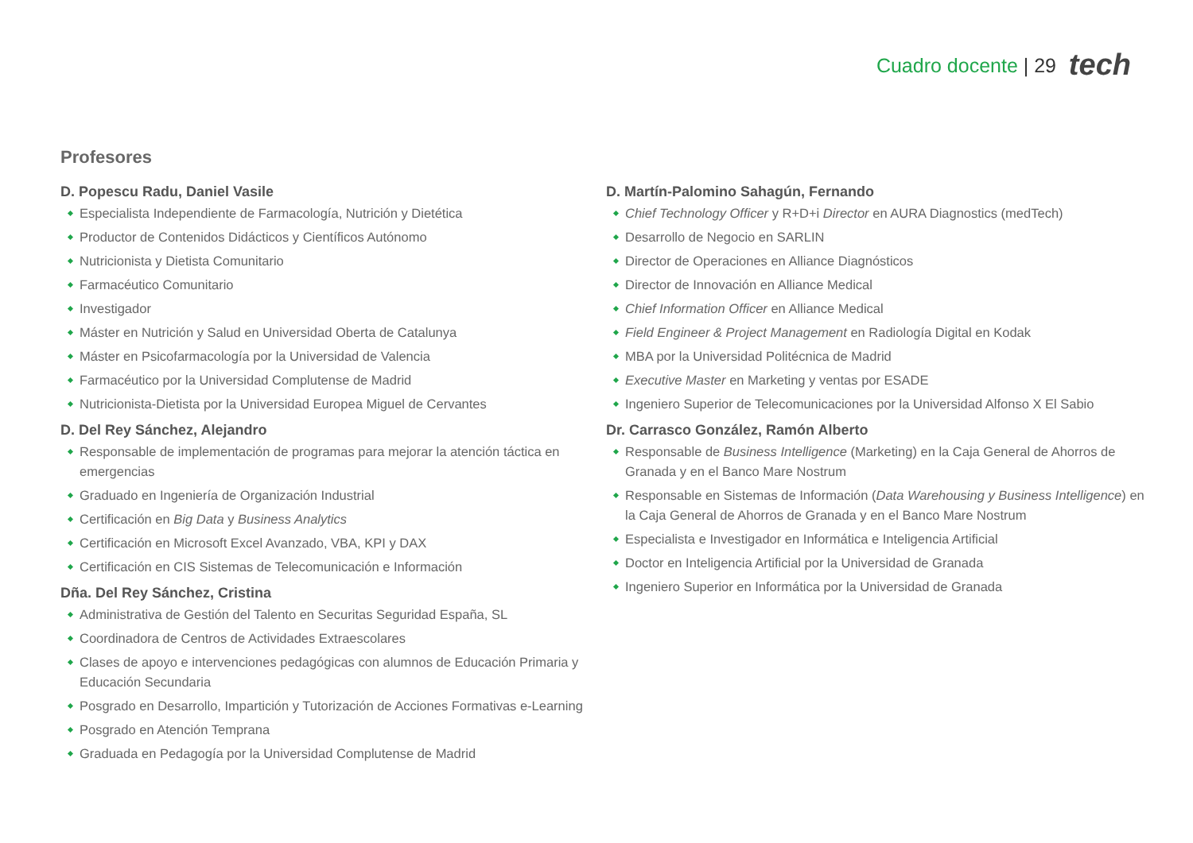Cuadro docente | 29 tech
Profesores
D. Popescu Radu, Daniel Vasile
Especialista Independiente de Farmacología, Nutrición y Dietética
Productor de Contenidos Didácticos y Científicos Autónomo
Nutricionista y Dietista Comunitario
Farmacéutico Comunitario
Investigador
Máster en Nutrición y Salud en Universidad Oberta de Catalunya
Máster en Psicofarmacología por la Universidad de Valencia
Farmacéutico por la Universidad Complutense de Madrid
Nutricionista-Dietista por la Universidad Europea Miguel de Cervantes
D. Del Rey Sánchez, Alejandro
Responsable de implementación de programas para mejorar la atención táctica en emergencias
Graduado en Ingeniería de Organización Industrial
Certificación en Big Data y Business Analytics
Certificación en Microsoft Excel Avanzado, VBA, KPI y DAX
Certificación en CIS Sistemas de Telecomunicación e Información
Dña. Del Rey Sánchez, Cristina
Administrativa de Gestión del Talento en Securitas Seguridad España, SL
Coordinadora de Centros de Actividades Extraescolares
Clases de apoyo e intervenciones pedagógicas con alumnos de Educación Primaria y Educación Secundaria
Posgrado en Desarrollo, Impartición y Tutorización de Acciones Formativas e-Learning
Posgrado en Atención Temprana
Graduada en Pedagogía por la Universidad Complutense de Madrid
D. Martín-Palomino Sahagún, Fernando
Chief Technology Officer y R+D+i Director en AURA Diagnostics (medTech)
Desarrollo de Negocio en SARLIN
Director de Operaciones en Alliance Diagnósticos
Director de Innovación en Alliance Medical
Chief Information Officer en Alliance Medical
Field Engineer & Project Management en Radiología Digital en Kodak
MBA por la Universidad Politécnica de Madrid
Executive Master en Marketing y ventas por ESADE
Ingeniero Superior de Telecomunicaciones por la Universidad Alfonso X El Sabio
Dr. Carrasco González, Ramón Alberto
Responsable de Business Intelligence (Marketing) en la Caja General de Ahorros de Granada y en el Banco Mare Nostrum
Responsable en Sistemas de Información (Data Warehousing y Business Intelligence) en la Caja General de Ahorros de Granada y en el Banco Mare Nostrum
Especialista e Investigador en Informática e Inteligencia Artificial
Doctor en Inteligencia Artificial por la Universidad de Granada
Ingeniero Superior en Informática por la Universidad de Granada